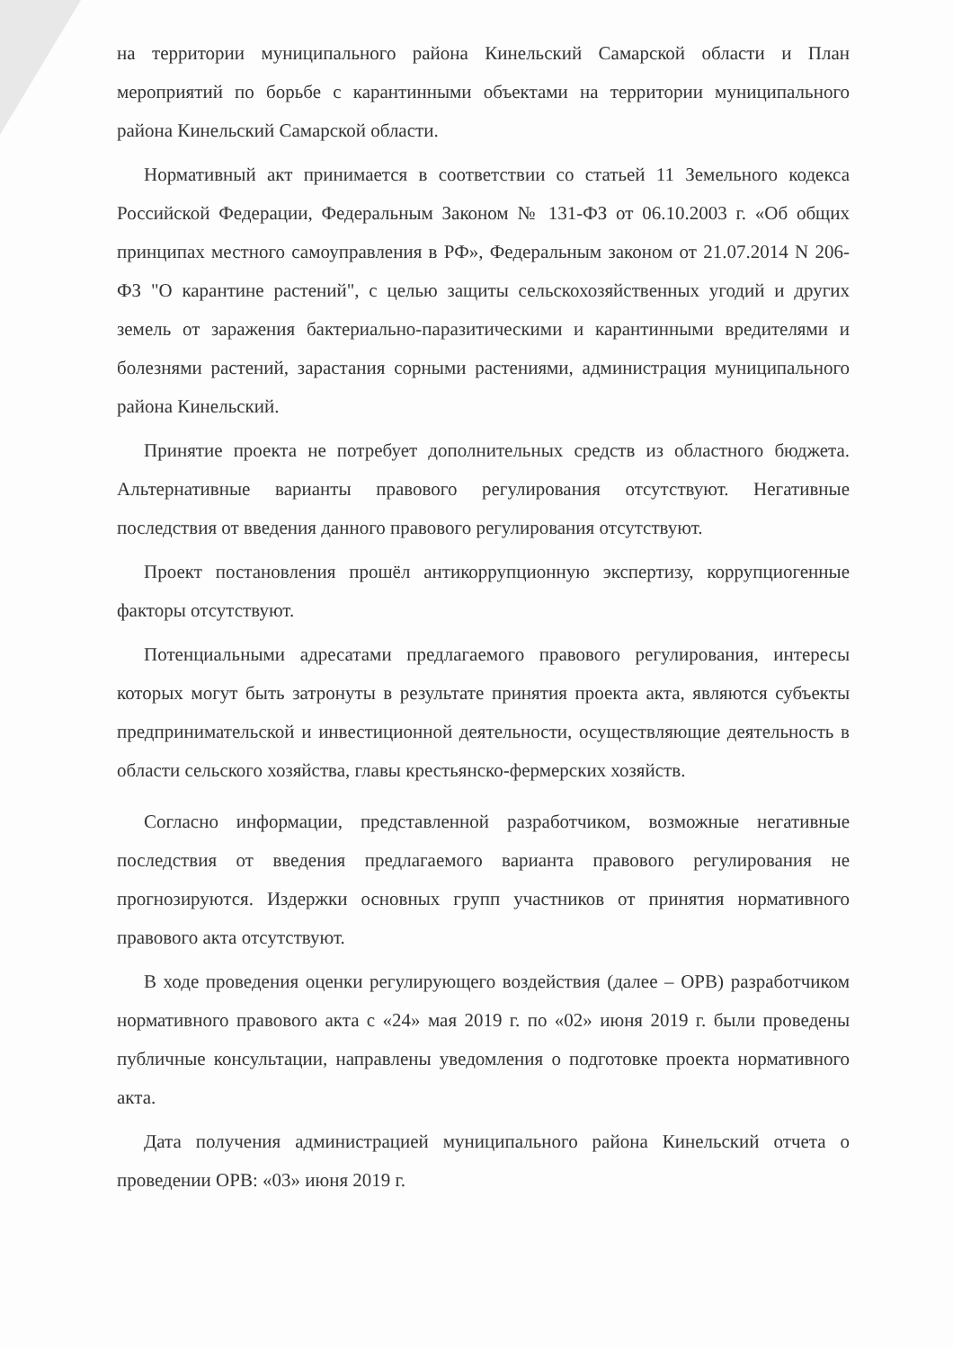на территории муниципального района Кинельский Самарской области и План мероприятий по борьбе с карантинными объектами на территории муниципального района Кинельский Самарской области.
Нормативный акт принимается в соответствии со статьей 11 Земельного кодекса Российской Федерации, Федеральным Законом № 131-ФЗ от 06.10.2003 г. «Об общих принципах местного самоуправления в РФ», Федеральным законом от 21.07.2014 N 206-ФЗ "О карантине растений", с целью защиты сельскохозяйственных угодий и других земель от заражения бактериально-паразитическими и карантинными вредителями и болезнями растений, зарастания сорными растениями, администрация муниципального района Кинельский.
Принятие проекта не потребует дополнительных средств из областного бюджета. Альтернативные варианты правового регулирования отсутствуют. Негативные последствия от введения данного правового регулирования отсутствуют.
Проект постановления прошёл антикоррупционную экспертизу, коррупциогенные факторы отсутствуют.
Потенциальными адресатами предлагаемого правового регулирования, интересы которых могут быть затронуты в результате принятия проекта акта, являются субъекты предпринимательской и инвестиционной деятельности, осуществляющие деятельность в области сельского хозяйства, главы крестьянско-фермерских хозяйств.
Согласно информации, представленной разработчиком, возможные негативные последствия от введения предлагаемого варианта правового регулирования не прогнозируются. Издержки основных групп участников от принятия нормативного правового акта отсутствуют.
В ходе проведения оценки регулирующего воздействия (далее – ОРВ) разработчиком нормативного правового акта с «24» мая 2019 г. по «02» июня 2019 г. были проведены публичные консультации, направлены уведомления о подготовке проекта нормативного акта.
Дата получения администрацией муниципального района Кинельский отчета о проведении ОРВ: «03» июня 2019 г.